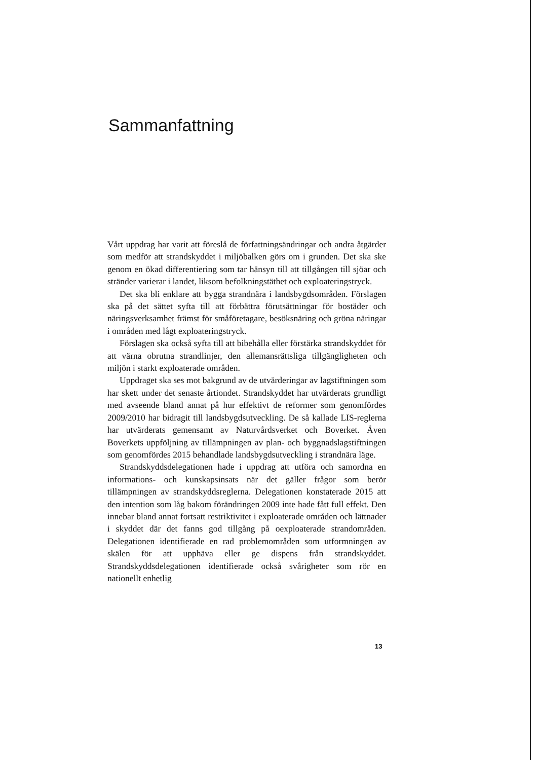Sammanfattning
Vårt uppdrag har varit att föreslå de författningsändringar och andra åtgärder som medför att strandskyddet i miljöbalken görs om i grunden. Det ska ske genom en ökad differentiering som tar hänsyn till att tillgången till sjöar och stränder varierar i landet, liksom befolkningstäthet och exploateringstryck.
Det ska bli enklare att bygga strandnära i landsbygdsområden. Förslagen ska på det sättet syfta till att förbättra förutsättningar för bostäder och näringsverksamhet främst för småföretagare, besöksnäring och gröna näringar i områden med lågt exploateringstryck.
Förslagen ska också syfta till att bibehålla eller förstärka strandskyddet för att värna obrutna strandlinjer, den allemansrättsliga tillgängligheten och miljön i starkt exploaterade områden.
Uppdraget ska ses mot bakgrund av de utvärderingar av lagstiftningen som har skett under det senaste årtiondet. Strandskyddet har utvärderats grundligt med avseende bland annat på hur effektivt de reformer som genomfördes 2009/2010 har bidragit till landsbygdsutveckling. De så kallade LIS-reglerna har utvärderats gemensamt av Naturvårdsverket och Boverket. Även Boverkets uppföljning av tillämpningen av plan- och byggnadslagstiftningen som genomfördes 2015 behandlade landsbygdsutveckling i strandnära läge.
Strandskyddsdelegationen hade i uppdrag att utföra och samordna en informations- och kunskapsinsats när det gäller frågor som berör tillämpningen av strandskyddsreglerna. Delegationen konstaterade 2015 att den intention som låg bakom förändringen 2009 inte hade fått full effekt. Den innebar bland annat fortsatt restriktivitet i exploaterade områden och lättnader i skyddet där det fanns god tillgång på oexploaterade strandområden. Delegationen identifierade en rad problemområden som utformningen av skälen för att upphäva eller ge dispens från strandskyddet. Strandskyddsdelegationen identifierade också svårigheter som rör en nationellt enhetlig
13